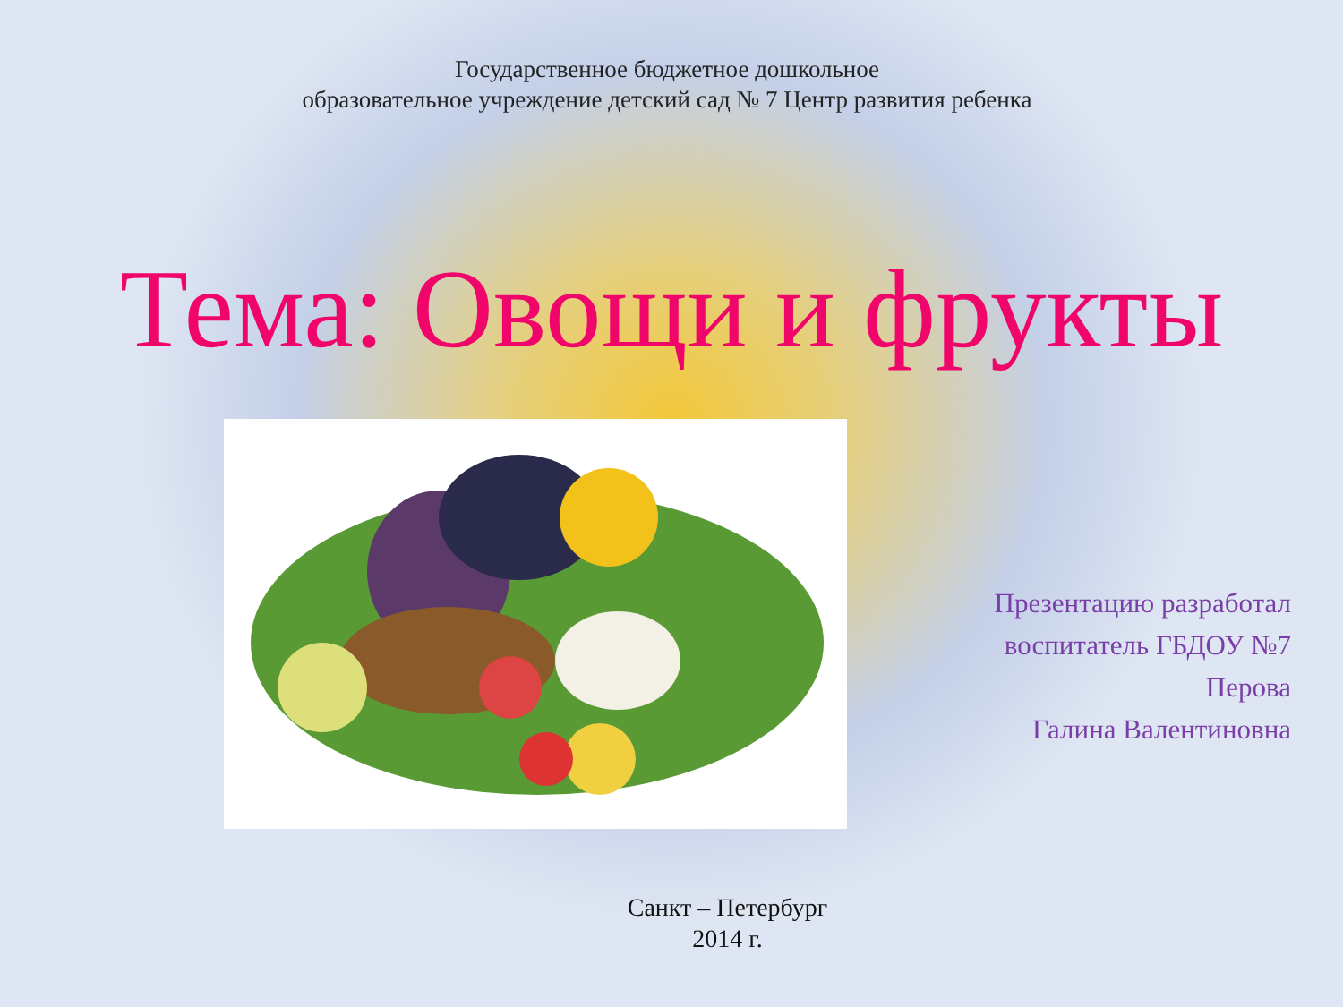Государственное бюджетное дошкольное
образовательное учреждение детский сад № 7 Центр развития ребенка
Тема: Овощи и фрукты
Презентацию разработал
воспитатель ГБДОУ №7
Перова
Галина Валентиновна
Санкт – Петербург
2014 г.